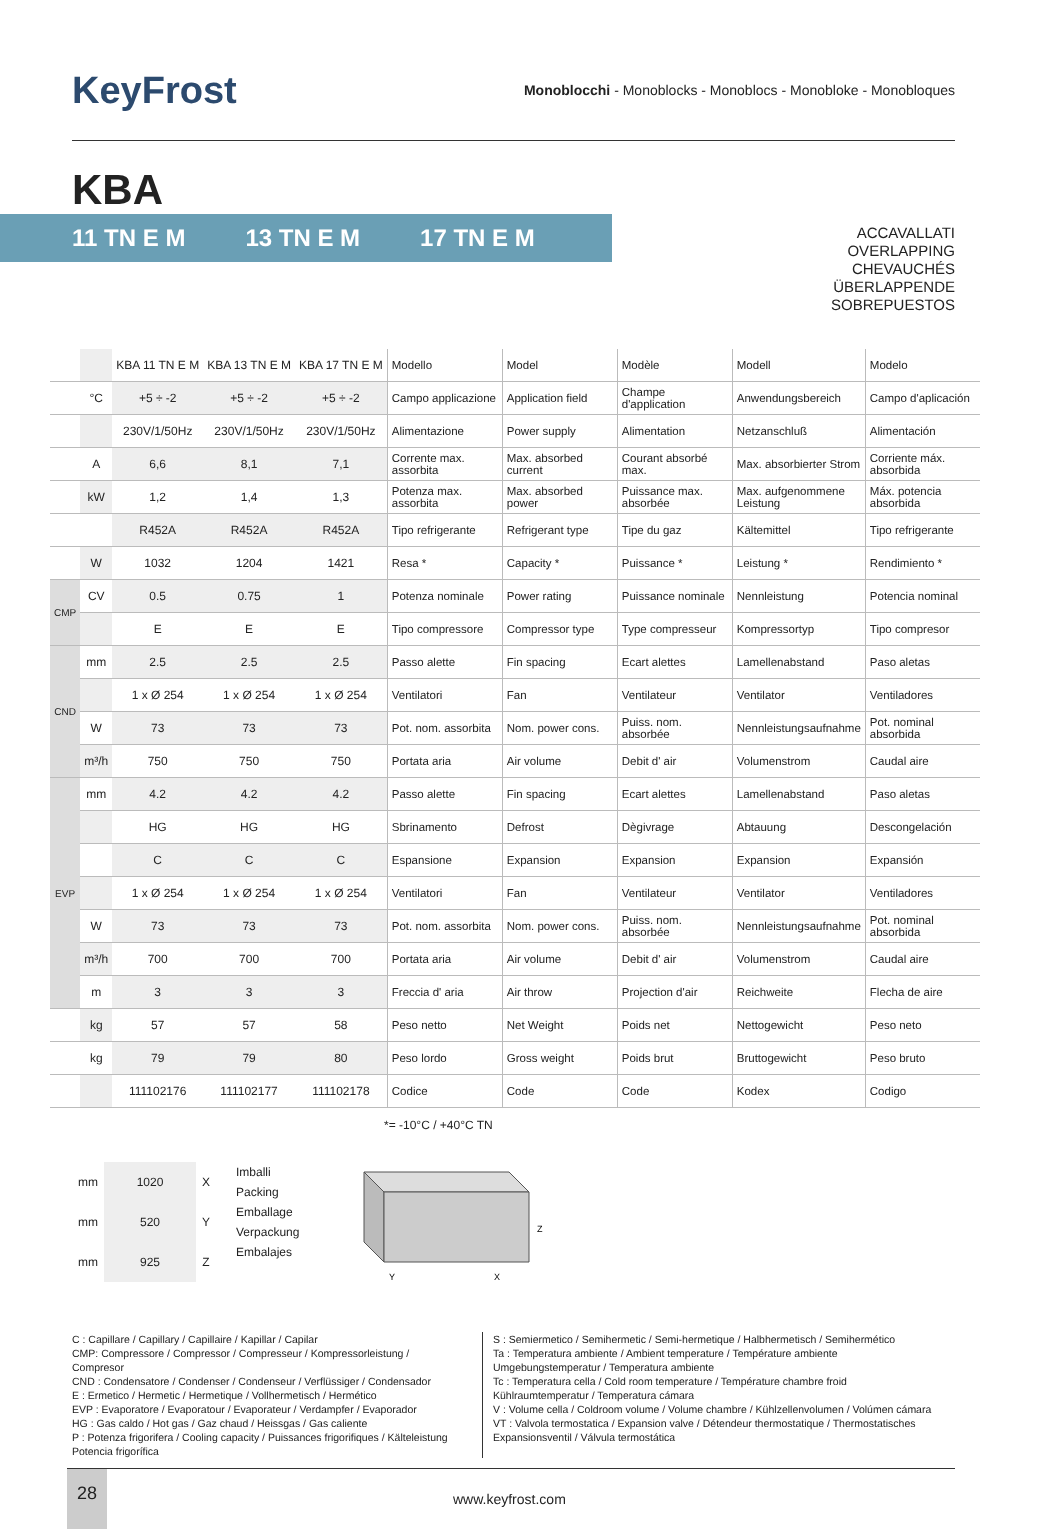KeyFrost
Monoblocchi - Monoblocks - Monoblocs - Monobloke - Monobloques
KBA
11 TN E M 13 TN E M 17 TN E M
ACCAVALLATI
OVERLAPPING
CHEVAUCHÉS
ÜBERLAPPENDE
SOBREPUESTOS
| | | KBA 11 TN E M | KBA 13 TN E M | KBA 17 TN E M | Modello | Model | Modèle | Modell | Modelo |
| | °C | +5 ÷ -2 | +5 ÷ -2 | +5 ÷ -2 | Campo applicazione | Application field | Champe d'application | Anwendungsbereich | Campo d'aplicación |
| | | 230V/1/50Hz | 230V/1/50Hz | 230V/1/50Hz | Alimentazione | Power supply | Alimentation | Netzanschluß | Alimentación |
| | A | 6,6 | 8,1 | 7,1 | Corrente max. assorbita | Max. absorbed current | Courant absorbé max. | Max. absorbierter Strom | Corriente máx. absorbida |
| | kW | 1,2 | 1,4 | 1,3 | Potenza max. assorbita | Max. absorbed power | Puissance max. absorbée | Max. aufgenommene Leistung | Máx. potencia absorbida |
| | | R452A | R452A | R452A | Tipo refrigerante | Refrigerant type | Tipe du gaz | Kältemittel | Tipo refrigerante |
| | W | 1032 | 1204 | 1421 | Resa * | Capacity * | Puissance * | Leistung * | Rendimiento * |
| CMP | CV | 0.5 | 0.75 | 1 | Potenza nominale | Power rating | Puissance nominale | Nennleistung | Potencia nominal |
| | | E | E | E | Tipo compressore | Compressor type | Type compresseur | Kompressortyp | Tipo compresor |
| CND | mm | 2.5 | 2.5 | 2.5 | Passo alette | Fin spacing | Ecart alettes | Lamellenabstand | Paso aletas |
| | | 1 x Ø 254 | 1 x Ø 254 | 1 x Ø 254 | Ventilatori | Fan | Ventilateur | Ventilator | Ventiladores |
| | W | 73 | 73 | 73 | Pot. nom. assorbita | Nom. power cons. | Puiss. nom. absorbée | Nennleistungsaufnahme | Pot. nominal absorbida |
| | m³/h | 750 | 750 | 750 | Portata aria | Air volume | Debit d' air | Volumenstrom | Caudal aire |
| EVP | mm | 4.2 | 4.2 | 4.2 | Passo alette | Fin spacing | Ecart alettes | Lamellenabstand | Paso aletas |
| | | HG | HG | HG | Sbrinamento | Defrost | Dègivrage | Abtauung | Descongelación |
| | | C | C | C | Espansione | Expansion | Expansion | Expansion | Expansión |
| | | 1 x Ø 254 | 1 x Ø 254 | 1 x Ø 254 | Ventilatori | Fan | Ventilateur | Ventilator | Ventiladores |
| | W | 73 | 73 | 73 | Pot. nom. assorbita | Nom. power cons. | Puiss. nom. absorbée | Nennleistungsaufnahme | Pot. nominal absorbida |
| | m³/h | 700 | 700 | 700 | Portata aria | Air volume | Debit d' air | Volumenstrom | Caudal aire |
| | m | 3 | 3 | 3 | Freccia d' aria | Air throw | Projection d'air | Reichweite | Flecha de aire |
| | kg | 57 | 57 | 58 | Peso netto | Net Weight | Poids net | Nettogewicht | Peso neto |
| | kg | 79 | 79 | 80 | Peso lordo | Gross weight | Poids brut | Bruttogewicht | Peso bruto |
| | | 111102176 | 111102177 | 111102178 | Codice | Code | Code | Kodex | Codigo |
*= -10°C / +40°C TN
| mm | 1020 | X |
| mm | 520 | Y |
| mm | 925 | Z |
Imballi
Packing
Emballage
Verpackung
Embalajes
Z
Y
X
C : Capillare / Capillary / Capillaire / Kapillar / Capilar
CMP: Compressore / Compressor / Compresseur / Kompressorleistung / Compresor
CND : Condensatore / Condenser / Condenseur / Verflüssiger / Condensador
E : Ermetico / Hermetic / Hermetique / Vollhermetisch / Hermético
EVP : Evaporatore / Evaporatour / Evaporateur / Verdampfer / Evaporador
HG : Gas caldo / Hot gas / Gaz chaud / Heissgas / Gas caliente
P : Potenza frigorifera / Cooling capacity / Puissances frigorifiques / Kälteleistung
Potencia frigorífica
S : Semiermetico / Semihermetic / Semi-hermetique / Halbhermetisch / Semihermético
Ta : Temperatura ambiente / Ambient temperature / Température ambiente
Umgebungstemperatur / Temperatura ambiente
Tc : Temperatura cella / Cold room temperature / Température chambre froid
Kühlraumtemperatur / Temperatura cámara
V : Volume cella / Coldroom volume / Volume chambre / Kühlzellenvolumen / Volúmen cámara
VT : Valvola termostatica / Expansion valve / Détendeur thermostatique / Thermostatisches
Expansionsventil / Válvula termostática
28
www.keyfrost.com